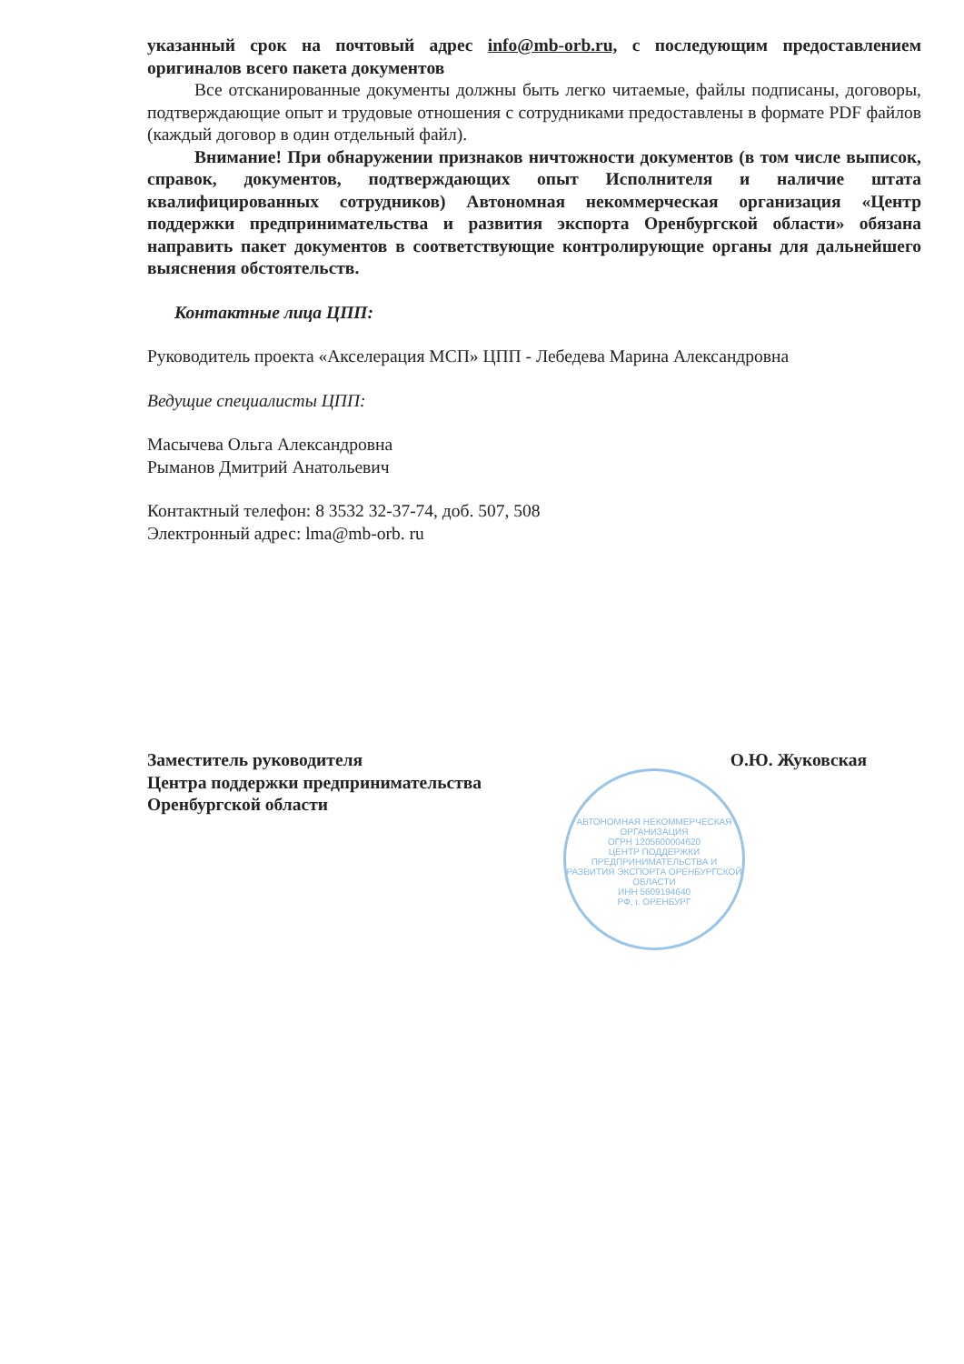указанный срок на почтовый адрес info@mb-orb.ru, с последующим предоставлением оригиналов всего пакета документов
Все отсканированные документы должны быть легко читаемые, файлы подписаны, договоры, подтверждающие опыт и трудовые отношения с сотрудниками предоставлены в формате PDF файлов (каждый договор в один отдельный файл).
Внимание! При обнаружении признаков ничтожности документов (в том числе выписок, справок, документов, подтверждающих опыт Исполнителя и наличие штата квалифицированных сотрудников) Автономная некоммерческая организация «Центр поддержки предпринимательства и развития экспорта Оренбургской области» обязана направить пакет документов в соответствующие контролирующие органы для дальнейшего выяснения обстоятельств.
Контактные лица ЦПП:
Руководитель проекта «Акселерация МСП» ЦПП - Лебедева Марина Александровна
Ведущие специалисты ЦПП:
Масычева Ольга Александровна
Рыманов Дмитрий Анатольевич
Контактный телефон: 8 3532 32-37-74, доб. 507, 508
Электронный адрес: lma@mb-orb. ru
Заместитель руководителя
Центра поддержки предпринимательства
Оренбургской области
О.Ю. Жуковская
АВТОНОМНАЯ НЕКОММЕРЧЕСКАЯ ОРГАНИЗАЦИЯ
ОГРН 1205600004620
ЦЕНТР ПОДДЕРЖКИ ПРЕДПРИНИМАТЕЛЬСТВА И РАЗВИТИЯ ЭКСПОРТА ОРЕНБУРГСКОЙ ОБЛАСТИ
ИНН 5609194640
РФ, г. ОРЕНБУРГ